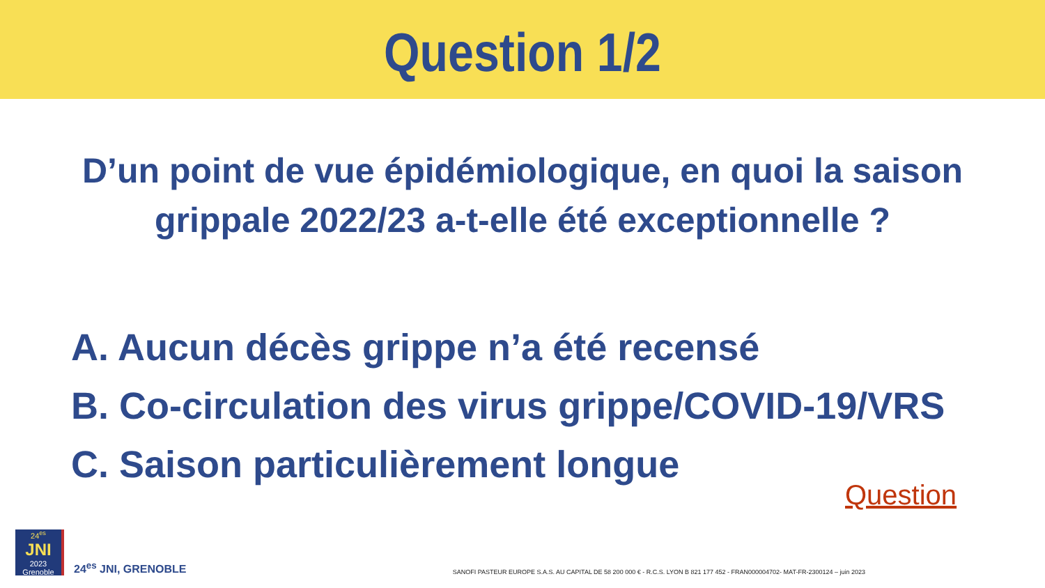Question 1/2
D’un point de vue épidémiologique, en quoi la saison grippale 2022/23 a-t-elle été exceptionnelle ?
A. Aucun décès grippe n’a été recensé
B. Co-circulation des virus grippe/COVID-19/VRS
C. Saison particulièrement longue
Question
24<sup>es</sup>
JNI
2023 Grenoble
24<sup>es</sup> JNI, GRENOBLE
SANOFI PASTEUR EUROPE S.A.S. AU CAPITAL DE 58 200 000 € - R.C.S. LYON B 821 177 452 - FRAN000004702- MAT-FR-2300124 – juin 2023